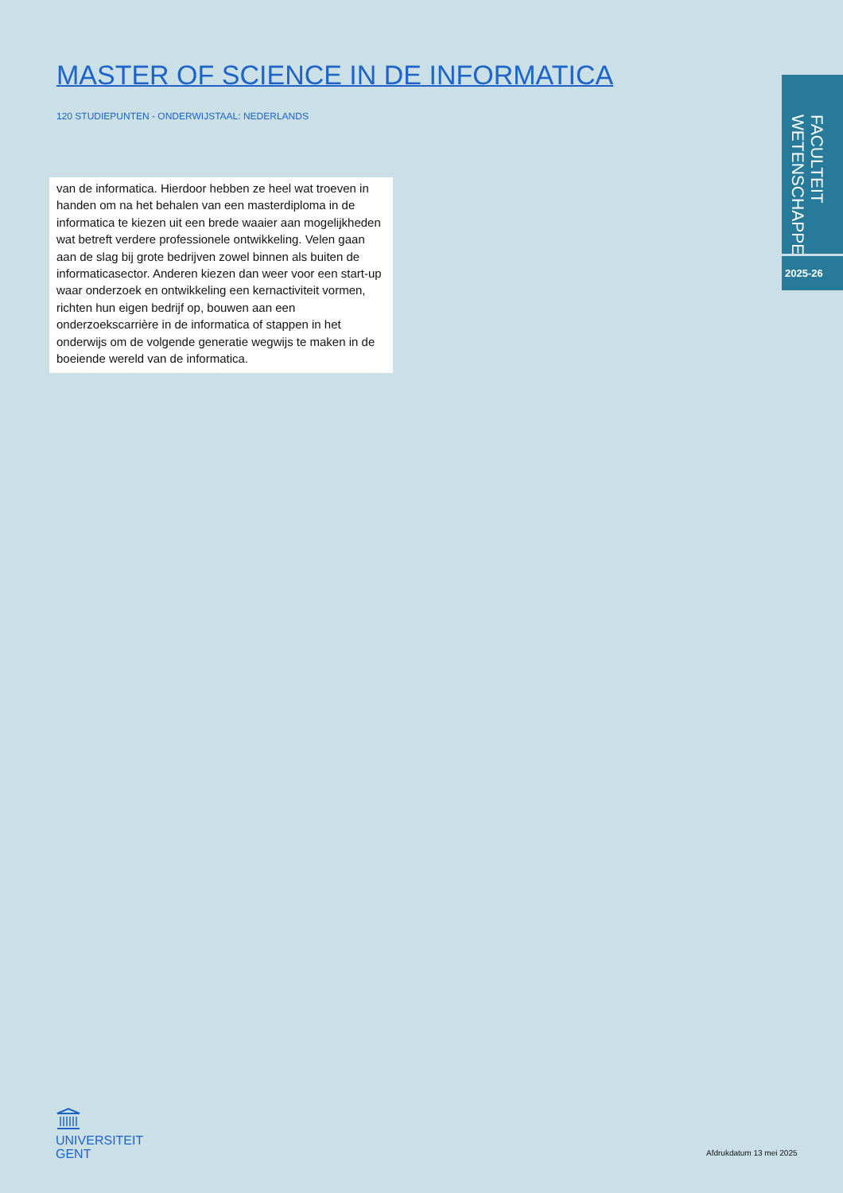MASTER OF SCIENCE IN DE INFORMATICA
120 STUDIEPUNTEN - ONDERWIJSTAAL: NEDERLANDS
van de informatica. Hierdoor hebben ze heel wat troeven in handen om na het behalen van een masterdiploma in de informatica te kiezen uit een brede waaier aan mogelijkheden wat betreft verdere professionele ontwikkeling. Velen gaan aan de slag bij grote bedrijven zowel binnen als buiten de informaticasector. Anderen kiezen dan weer voor een start-up waar onderzoek en ontwikkeling een kernactiviteit vormen, richten hun eigen bedrijf op, bouwen aan een onderzoekscarrière in de informatica of stappen in het onderwijs om de volgende generatie wegwijs te maken in de boeiende wereld van de informatica.
FACULTEIT
WETENSCHAPPEN
2025-26
UNIVERSITEIT
GENT
Afdrukdatum 13 mei 2025